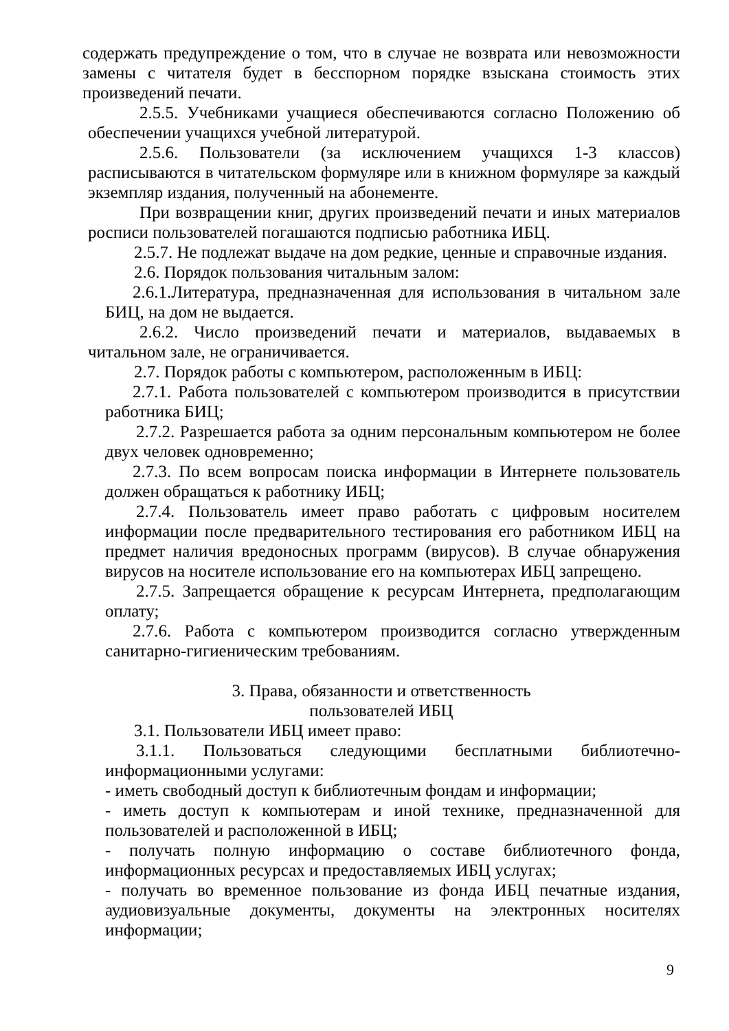содержать предупреждение о том, что в случае не возврата или невозможности замены с читателя будет в бесспорном порядке взыскана стоимость этих произведений печати.
2.5.5. Учебниками учащиеся обеспечиваются согласно Положению об обеспечении учащихся учебной литературой.
2.5.6. Пользователи (за исключением учащихся 1-3 классов) расписываются в читательском формуляре или в книжном формуляре за каждый экземпляр издания, полученный на абонементе.
При возвращении книг, других произведений печати и иных материалов росписи пользователей погашаются подписью работника ИБЦ.
2.5.7. Не подлежат выдаче на дом редкие, ценные и справочные издания.
2.6. Порядок пользования читальным залом:
2.6.1.Литература, предназначенная для использования в читальном зале БИЦ, на дом не выдается.
2.6.2. Число произведений печати и материалов, выдаваемых в читальном зале, не ограничивается.
2.7. Порядок работы с компьютером, расположенным в ИБЦ:
2.7.1. Работа пользователей с компьютером производится в присутствии работника БИЦ;
2.7.2. Разрешается работа за одним персональным компьютером не более двух человек одновременно;
2.7.3. По всем вопросам поиска информации в Интернете пользователь должен обращаться к работнику ИБЦ;
2.7.4. Пользователь имеет право работать с цифровым носителем информации после предварительного тестирования его работником ИБЦ на предмет наличия вредоносных программ (вирусов). В случае обнаружения вирусов на носителе использование его на компьютерах ИБЦ запрещено.
2.7.5. Запрещается обращение к ресурсам Интернета, предполагающим оплату;
2.7.6. Работа с компьютером производится согласно утвержденным санитарно-гигиеническим требованиям.
3. Права, обязанности и ответственность
пользователей ИБЦ
3.1. Пользователи ИБЦ имеет право:
3.1.1. Пользоваться следующими бесплатными библиотечно-информационными услугами:
- иметь свободный доступ к библиотечным фондам и информации;
- иметь доступ к компьютерам и иной технике, предназначенной для пользователей и расположенной в ИБЦ;
- получать полную информацию о составе библиотечного фонда, информационных ресурсах и предоставляемых ИБЦ услугах;
- получать во временное пользование из фонда ИБЦ печатные издания, аудиовизуальные документы, документы на электронных носителях информации;
9